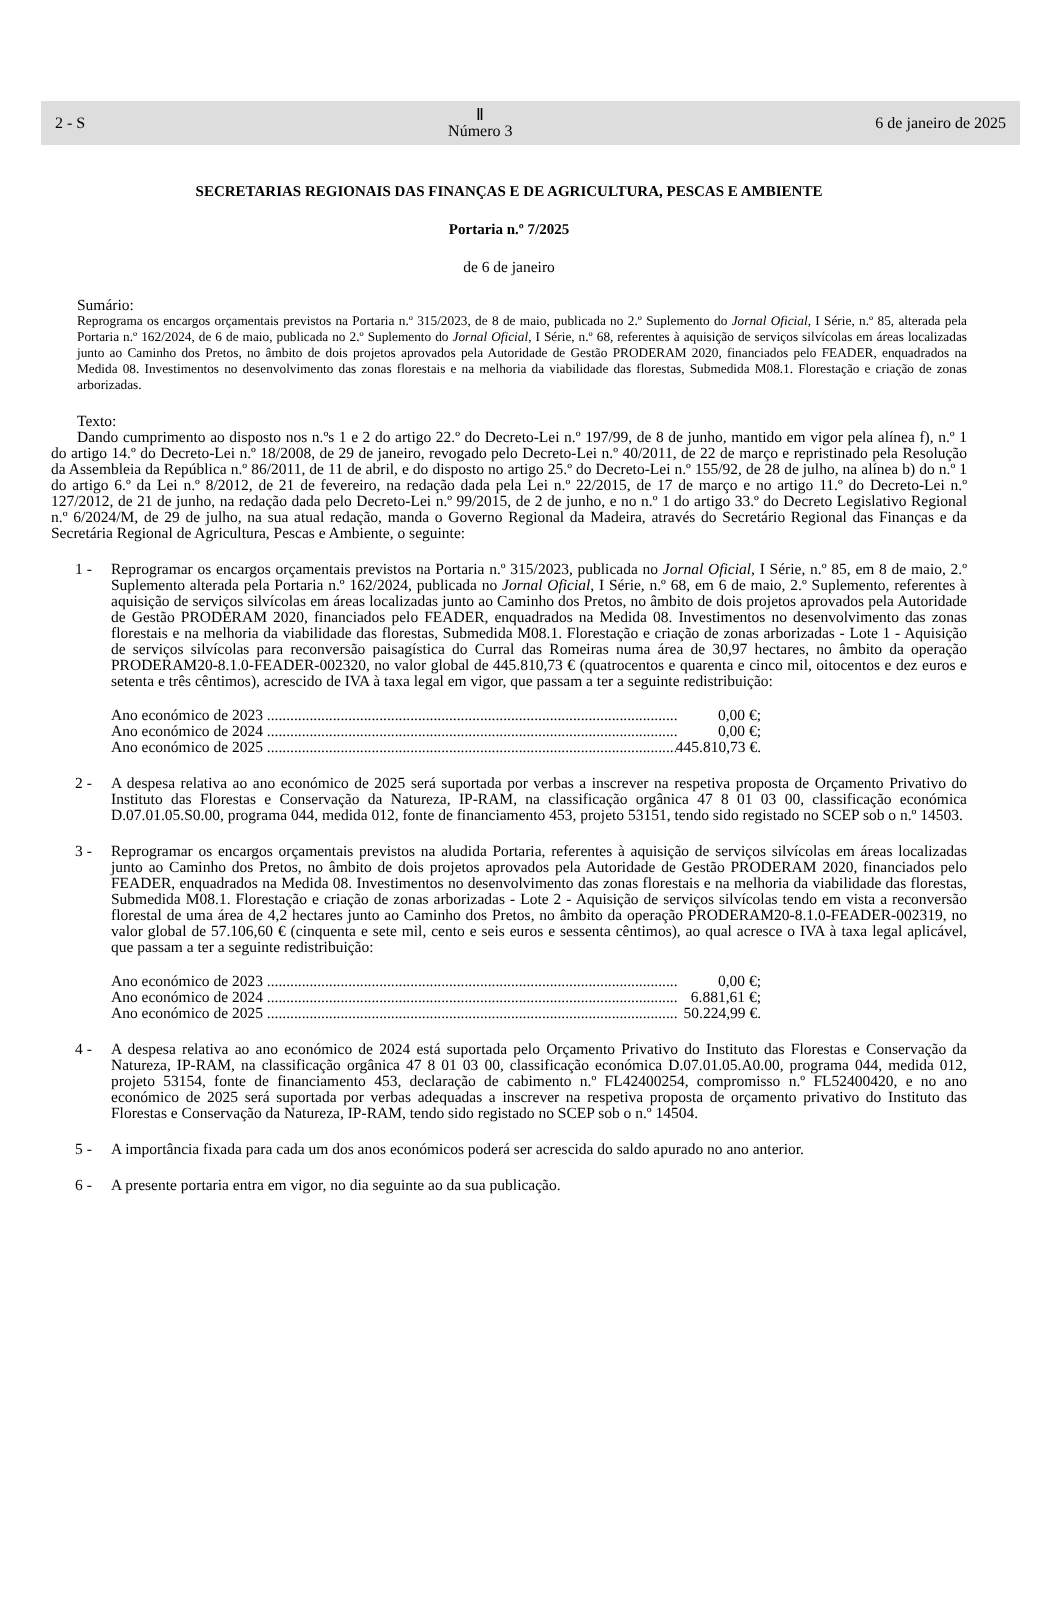2 - S Ⅱ
Número 3 6 de janeiro de 2025
SECRETARIAS REGIONAIS DAS FINANÇAS E DE AGRICULTURA, PESCAS E AMBIENTE
Portaria n.º 7/2025
de 6 de janeiro
Sumário:
Reprograma os encargos orçamentais previstos na Portaria n.º 315/2023, de 8 de maio, publicada no 2.º Suplemento do Jornal Oficial, I Série, n.º 85, alterada pela Portaria n.º 162/2024, de 6 de maio, publicada no 2.º Suplemento do Jornal Oficial, I Série, n.º 68, referentes à aquisição de serviços silvícolas em áreas localizadas junto ao Caminho dos Pretos, no âmbito de dois projetos aprovados pela Autoridade de Gestão PRODERAM 2020, financiados pelo FEADER, enquadrados na Medida 08. Investimentos no desenvolvimento das zonas florestais e na melhoria da viabilidade das florestas, Submedida M08.1. Florestação e criação de zonas arborizadas.
Texto:
Dando cumprimento ao disposto nos n.ºs 1 e 2 do artigo 22.º do Decreto-Lei n.º 197/99, de 8 de junho, mantido em vigor pela alínea f), n.º 1 do artigo 14.º do Decreto-Lei n.º 18/2008, de 29 de janeiro, revogado pelo Decreto-Lei n.º 40/2011, de 22 de março e repristinado pela Resolução da Assembleia da República n.º 86/2011, de 11 de abril, e do disposto no artigo 25.º do Decreto-Lei n.º 155/92, de 28 de julho, na alínea b) do n.º 1 do artigo 6.º da Lei n.º 8/2012, de 21 de fevereiro, na redação dada pela Lei n.º 22/2015, de 17 de março e no artigo 11.º do Decreto-Lei n.º 127/2012, de 21 de junho, na redação dada pelo Decreto-Lei n.º 99/2015, de 2 de junho, e no n.º 1 do artigo 33.º do Decreto Legislativo Regional n.º 6/2024/M, de 29 de julho, na sua atual redação, manda o Governo Regional da Madeira, através do Secretário Regional das Finanças e da Secretária Regional de Agricultura, Pescas e Ambiente, o seguinte:
1 - Reprogramar os encargos orçamentais previstos na Portaria n.º 315/2023, publicada no Jornal Oficial, I Série, n.º 85, em 8 de maio, 2.º Suplemento alterada pela Portaria n.º 162/2024, publicada no Jornal Oficial, I Série, n.º 68, em 6 de maio, 2.º Suplemento, referentes à aquisição de serviços silvícolas em áreas localizadas junto ao Caminho dos Pretos, no âmbito de dois projetos aprovados pela Autoridade de Gestão PRODERAM 2020, financiados pelo FEADER, enquadrados na Medida 08. Investimentos no desenvolvimento das zonas florestais e na melhoria da viabilidade das florestas, Submedida M08.1. Florestação e criação de zonas arborizadas - Lote 1 - Aquisição de serviços silvícolas para reconversão paisagística do Curral das Romeiras numa área de 30,97 hectares, no âmbito da operação PRODERAM20-8.1.0-FEADER-002320, no valor global de 445.810,73 € (quatrocentos e quarenta e cinco mil, oitocentos e dez euros e setenta e três cêntimos), acrescido de IVA à taxa legal em vigor, que passam a ter a seguinte redistribuição:
Ano económico de 2023 .......................................................................................................... 0,00 €;
Ano económico de 2024 .......................................................................................................... 0,00 €;
Ano económico de 2025 .......................................................................................................... 445.810,73 €.
2 - A despesa relativa ao ano económico de 2025 será suportada por verbas a inscrever na respetiva proposta de Orçamento Privativo do Instituto das Florestas e Conservação da Natureza, IP-RAM, na classificação orgânica 47 8 01 03 00, classificação económica D.07.01.05.S0.00, programa 044, medida 012, fonte de financiamento 453, projeto 53151, tendo sido registado no SCEP sob o n.º 14503.
3 - Reprogramar os encargos orçamentais previstos na aludida Portaria, referentes à aquisição de serviços silvícolas em áreas localizadas junto ao Caminho dos Pretos, no âmbito de dois projetos aprovados pela Autoridade de Gestão PRODERAM 2020, financiados pelo FEADER, enquadrados na Medida 08. Investimentos no desenvolvimento das zonas florestais e na melhoria da viabilidade das florestas, Submedida M08.1. Florestação e criação de zonas arborizadas - Lote 2 - Aquisição de serviços silvícolas tendo em vista a reconversão florestal de uma área de 4,2 hectares junto ao Caminho dos Pretos, no âmbito da operação PRODERAM20-8.1.0-FEADER-002319, no valor global de 57.106,60 € (cinquenta e sete mil, cento e seis euros e sessenta cêntimos), ao qual acresce o IVA à taxa legal aplicável, que passam a ter a seguinte redistribuição:
Ano económico de 2023 .......................................................................................................... 0,00 €;
Ano económico de 2024 .......................................................................................................... 6.881,61 €;
Ano económico de 2025 .......................................................................................................... 50.224,99 €.
4 - A despesa relativa ao ano económico de 2024 está suportada pelo Orçamento Privativo do Instituto das Florestas e Conservação da Natureza, IP-RAM, na classificação orgânica 47 8 01 03 00, classificação económica D.07.01.05.A0.00, programa 044, medida 012, projeto 53154, fonte de financiamento 453, declaração de cabimento n.º FL42400254, compromisso n.º FL52400420, e no ano económico de 2025 será suportada por verbas adequadas a inscrever na respetiva proposta de orçamento privativo do Instituto das Florestas e Conservação da Natureza, IP-RAM, tendo sido registado no SCEP sob o n.º 14504.
5 - A importância fixada para cada um dos anos económicos poderá ser acrescida do saldo apurado no ano anterior.
6 - A presente portaria entra em vigor, no dia seguinte ao da sua publicação.